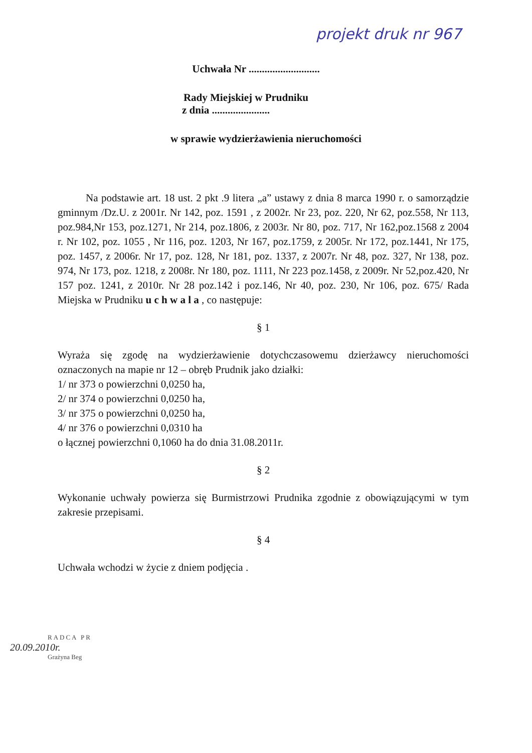projekt druk nr 967
Uchwała Nr ...........................
Rady Miejskiej w Prudniku
z dnia ......................
w sprawie wydzierżawienia nieruchomości
Na podstawie art. 18 ust. 2 pkt .9 litera „a” ustawy z dnia 8 marca 1990 r. o samorządzie gminnym /Dz.U. z 2001r. Nr 142, poz. 1591 , z 2002r. Nr 23, poz. 220, Nr 62, poz.558, Nr 113, poz.984,Nr 153, poz.1271, Nr 214, poz.1806, z 2003r. Nr 80, poz. 717, Nr 162,poz.1568 z 2004 r. Nr 102, poz. 1055 , Nr 116, poz. 1203, Nr 167, poz.1759, z 2005r. Nr 172, poz.1441, Nr 175, poz. 1457, z 2006r. Nr 17, poz. 128, Nr 181, poz. 1337, z 2007r. Nr 48, poz. 327, Nr 138, poz. 974, Nr 173, poz. 1218, z 2008r. Nr 180, poz. 1111, Nr 223 poz.1458, z 2009r. Nr 52,poz.420, Nr 157 poz. 1241, z 2010r. Nr 28 poz.142 i poz.146, Nr 40, poz. 230, Nr 106, poz. 675/ Rada Miejska w Prudniku u c h w a l a , co następuje:
§ 1
Wyraża się zgodę na wydzierżawienie dotychczasowemu dzierżawcy nieruchomości oznaczonych na mapie nr 12 – obręb Prudnik jako działki:
1/ nr 373 o powierzchni 0,0250 ha,
2/ nr 374 o powierzchni 0,0250 ha,
3/ nr 375 o powierzchni 0,0250 ha,
4/ nr 376 o powierzchni 0,0310 ha
o łącznej powierzchni 0,1060 ha do dnia 31.08.2011r.
§ 2
Wykonanie uchwały powierza się Burmistrzowi Prudnika zgodnie z obowiązującymi w tym zakresie przepisami.
§ 4
Uchwała wchodzi w życie z dniem podjęcia .
RADCA PR
20.09.2010r.
Grażyna Beg